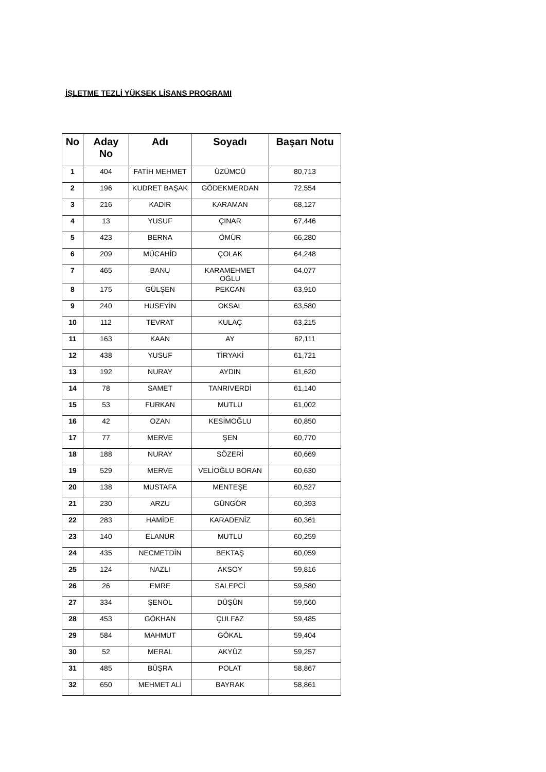İŞLETME TEZLİ YÜKSEK LİSANS PROGRAMI
| No | Aday No | Adı | Soyadı | Başarı Notu |
| --- | --- | --- | --- | --- |
| 1 | 404 | FATİH MEHMET | ÜZÜMCÜ | 80,713 |
| 2 | 196 | KUDRET BAŞAK | GÖDEKMERDAN | 72,554 |
| 3 | 216 | KADİR | KARAMAN | 68,127 |
| 4 | 13 | YUSUF | ÇINAR | 67,446 |
| 5 | 423 | BERNA | ÖMÜR | 66,280 |
| 6 | 209 | MÜCAHİD | ÇOLAK | 64,248 |
| 7 | 465 | BANU | KARAMEHMET OĞLU | 64,077 |
| 8 | 175 | GÜLŞEN | PEKCAN | 63,910 |
| 9 | 240 | HUSEYİN | OKSAL | 63,580 |
| 10 | 112 | TEVRAT | KULAÇ | 63,215 |
| 11 | 163 | KAAN | AY | 62,111 |
| 12 | 438 | YUSUF | TİRYAKİ | 61,721 |
| 13 | 192 | NURAY | AYDIN | 61,620 |
| 14 | 78 | SAMET | TANRIVERDİ | 61,140 |
| 15 | 53 | FURKAN | MUTLU | 61,002 |
| 16 | 42 | OZAN | KESİMOĞLU | 60,850 |
| 17 | 77 | MERVE | ŞEN | 60,770 |
| 18 | 188 | NURAY | SÖZERİ | 60,669 |
| 19 | 529 | MERVE | VELİOĞLU BORAN | 60,630 |
| 20 | 138 | MUSTAFA | MENTEŞE | 60,527 |
| 21 | 230 | ARZU | GÜNGÖR | 60,393 |
| 22 | 283 | HAMİDE | KARADENİZ | 60,361 |
| 23 | 140 | ELANUR | MUTLU | 60,259 |
| 24 | 435 | NECMETDİN | BEKTAŞ | 60,059 |
| 25 | 124 | NAZLI | AKSOY | 59,816 |
| 26 | 26 | EMRE | SALEPCİ | 59,580 |
| 27 | 334 | ŞENOL | DÜŞÜN | 59,560 |
| 28 | 453 | GÖKHAN | ÇULFAZ | 59,485 |
| 29 | 584 | MAHMUT | GÖKAL | 59,404 |
| 30 | 52 | MERAL | AKYÜZ | 59,257 |
| 31 | 485 | BÜŞRA | POLAT | 58,867 |
| 32 | 650 | MEHMET ALİ | BAYRAK | 58,861 |